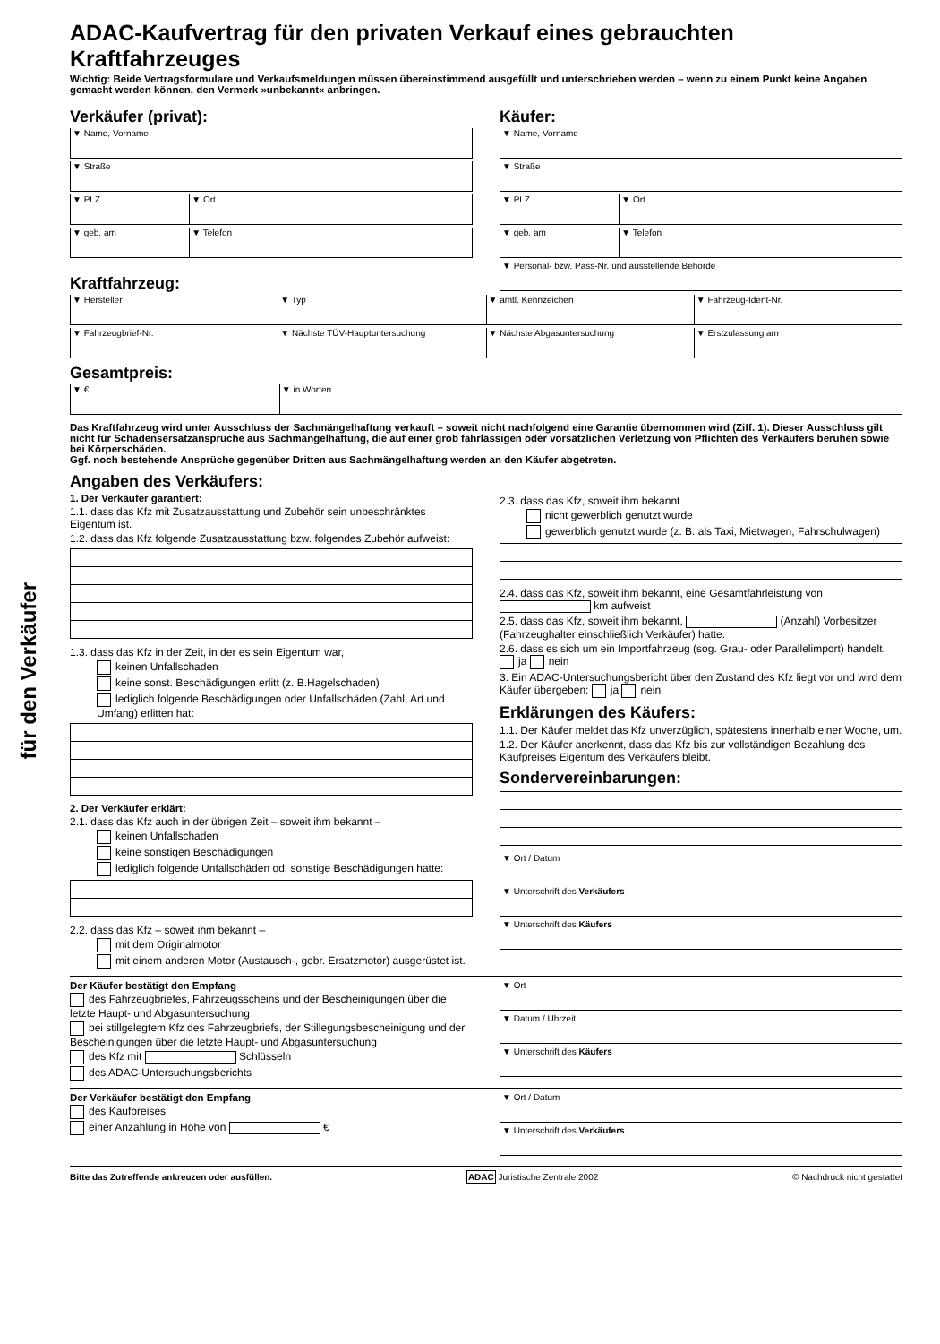für den Verkäufer
ADAC-Kaufvertrag für den privaten Verkauf eines gebrauchten Kraftfahrzeuges
Wichtig: Beide Vertragsformulare und Verkaufsmeldungen müssen übereinstimmend ausgefüllt und unterschrieben werden – wenn zu einem Punkt keine Angaben gemacht werden können, den Vermerk »unbekannt« anbringen.
Verkäufer (privat):
▼ Name, Vorname
▼ Straße
▼ PLZ ▼ Ort
▼ geb. am ▼ Telefon
Käufer:
▼ Name, Vorname
▼ Straße
▼ PLZ ▼ Ort
▼ geb. am ▼ Telefon
▼ Personal- bzw. Pass-Nr. und ausstellende Behörde
Kraftfahrzeug:
▼ Hersteller ▼ Typ ▼ amtl. Kennzeichen ▼ Fahrzeug-Ident-Nr.
▼ Fahrzeugbrief-Nr. ▼ Nächste TÜV-Hauptuntersuchung
▼ Nächste Abgasuntersuchung ▼ Erstzulassung am
Gesamtpreis:
▼ € ▼ in Worten
Das Kraftfahrzeug wird unter Ausschluss der Sachmängelhaftung verkauft – soweit nicht nachfolgend eine Garantie übernommen wird (Ziff. 1). Dieser Ausschluss gilt nicht für Schadensersatzansprüche aus Sachmängelhaftung, die auf einer grob fahrlässigen oder vorsätzlichen Verletzung von Pflichten des Verkäufers beruhen sowie bei Körperschäden.
Ggf. noch bestehende Ansprüche gegenüber Dritten aus Sachmängelhaftung werden an den Käufer abgetreten.
Angaben des Verkäufers:
1. Der Verkäufer garantiert:
1.1. dass das Kfz mit Zusatzausstattung und Zubehör sein unbeschränktes Eigentum ist.
1.2. dass das Kfz folgende Zusatzausstattung bzw. folgendes Zubehör aufweist:
1.3. dass das Kfz in der Zeit, in der es sein Eigentum war,
keinen Unfallschaden
keine sonst. Beschädigungen erlitt (z. B.Hagelschaden)
lediglich folgende Beschädigungen oder Unfallschäden (Zahl, Art und Umfang) erlitten hat:
2. Der Verkäufer erklärt:
2.1. dass das Kfz auch in der übrigen Zeit – soweit ihm bekannt –
keinen Unfallschaden
keine sonstigen Beschädigungen
lediglich folgende Unfallschäden od. sonstige Beschädigungen hatte:
2.2. dass das Kfz – soweit ihm bekannt –
mit dem Originalmotor
mit einem anderen Motor (Austausch-, gebr. Ersatzmotor) ausgerüstet ist.
2.3. dass das Kfz, soweit ihm bekannt
nicht gewerblich genutzt wurde
gewerblich genutzt wurde (z. B. als Taxi, Mietwagen, Fahrschulwagen)
2.4. dass das Kfz, soweit ihm bekannt, eine Gesamtfahrleistung von km aufweist
2.5. dass das Kfz, soweit ihm bekannt, (Anzahl) Vorbesitzer (Fahrzeughalter einschließlich Verkäufer) hatte.
2.6. dass es sich um ein Importfahrzeug (sog. Grau- oder Parallelimport) handelt. ja nein
3. Ein ADAC-Untersuchungsbericht über den Zustand des Kfz liegt vor und wird dem Käufer übergeben: ja nein
Erklärungen des Käufers:
1.1. Der Käufer meldet das Kfz unverzüglich, spätestens innerhalb einer Woche, um.
1.2. Der Käufer anerkennt, dass das Kfz bis zur vollständigen Bezahlung des Kaufpreises Eigentum des Verkäufers bleibt.
Sondervereinbarungen:
▼ Ort / Datum
▼ Unterschrift des Verkäufers
▼ Unterschrift des Käufers
Der Käufer bestätigt den Empfang
des Fahrzeugbriefes, Fahrzeugsscheins und der Bescheinigungen über die letzte Haupt- und Abgasuntersuchung
bei stillgelegtem Kfz des Fahrzeugbriefs, der Stillegungsbescheinigung und der Bescheinigungen über die letzte Haupt- und Abgasuntersuchung
des Kfz mit Schlüsseln
des ADAC-Untersuchungsberichts
▼ Ort
▼ Datum / Uhrzeit
▼ Unterschrift des Käufers
Der Verkäufer bestätigt den Empfang
des Kaufpreises
einer Anzahlung in Höhe von €
▼ Ort / Datum
▼ Unterschrift des Verkäufers
Bitte das Zutreffende ankreuzen oder ausfüllen. ADAC Juristische Zentrale 2002 © Nachdruck nicht gestattet